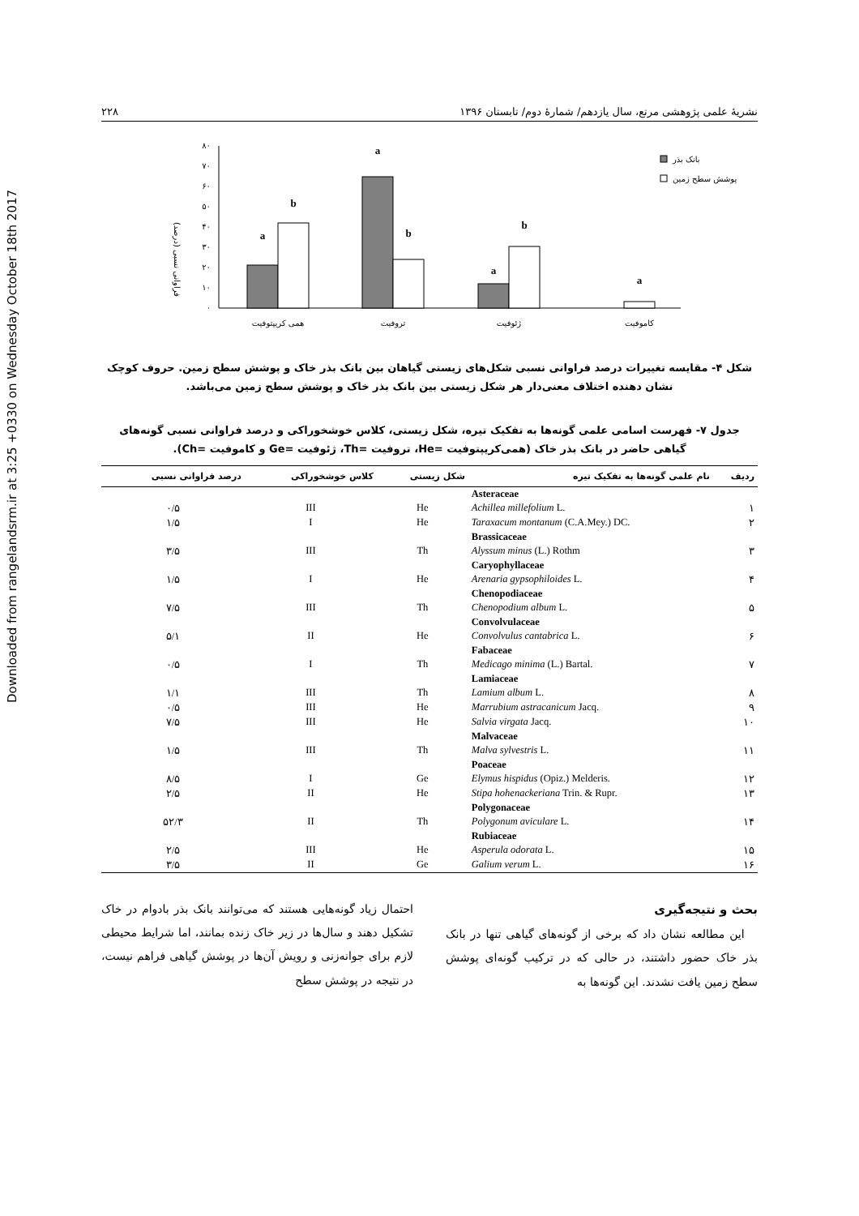Downloaded from rangelandsrm.ir at 3:25 +0330 on Wednesday October 18th 2017
نشریهٔ علمی پژوهشی مرتع، سال یازدهم/ شمارهٔ دوم/ تابستان ۱۳۹۶ ۲۲۸
فراوانی نسبی (درصد)
۰
۱۰
۲۰
۳۰
۴۰
۵۰
۶۰
۷۰
۸۰
a
b
a
b
a
b
a
همی کریپتوفیت
تروفیت
ژئوفیت
کاموفیت
بانک بذر
پوشش سطح زمین
شکل ۴- مقایسه تغییرات درصد فراوانی نسبی شکل‌های زیستی گیاهان بین بانک بذر خاک و پوشش سطح زمین. حروف کوچک نشان دهنده اختلاف معنی‌دار هر شکل زیستی بین بانک بذر خاک و پوشش سطح زمین می‌باشد.
جدول ۷- فهرست اسامی علمی گونه‌ها به تفکیک تیره، شکل زیستی، کلاس خوشخوراکی و درصد فراوانی نسبی گونه‌های گیاهی حاضر در بانک بذر خاک (همی‌کریپتوفیت =He، تروفیت =Th، ژئوفیت =Ge و کاموفیت =Ch).
| ردیف | نام علمی گونه‌ها به تفکیک تیره | شکل زیستی | کلاس خوشخوراکی | درصد فراوانی نسبی |
| --- | --- | --- | --- | --- |
| | Asteraceae | | | |
| ۱ | Achillea millefolium L. | He | III | ۰/۵ |
| ۲ | Taraxacum montanum (C.A.Mey.) DC. | He | I | ۱/۵ |
| | Brassicaceae | | | |
| ۳ | Alyssum minus (L.) Rothm | Th | III | ۳/۵ |
| | Caryophyllaceae | | | |
| ۴ | Arenaria gypsophiloides L. | He | I | ۱/۵ |
| | Chenopodiaceae | | | |
| ۵ | Chenopodium album L. | Th | III | ۷/۵ |
| | Convolvulaceae | | | |
| ۶ | Convolvulus cantabrica L. | He | II | ۵/۱ |
| | Fabaceae | | | |
| ۷ | Medicago minima (L.) Bartal. | Th | I | ۰/۵ |
| | Lamiaceae | | | |
| ۸ | Lamium album L. | Th | III | ۱/۱ |
| ۹ | Marrubium astracanicum Jacq. | He | III | ۰/۵ |
| ۱۰ | Salvia virgata Jacq. | He | III | ۷/۵ |
| | Malvaceae | | | |
| ۱۱ | Malva sylvestris L. | Th | III | ۱/۵ |
| | Poaceae | | | |
| ۱۲ | Elymus hispidus (Opiz.) Melderis. | Ge | I | ۸/۵ |
| ۱۳ | Stipa hohenackeriana Trin. & Rupr. | He | II | ۲/۵ |
| | Polygonaceae | | | |
| ۱۴ | Polygonum aviculare L. | Th | II | ۵۲/۳ |
| | Rubiaceae | | | |
| ۱۵ | Asperula odorata L. | He | III | ۲/۵ |
| ۱۶ | Galium verum L. | Ge | II | ۳/۵ |
بحث و نتیجه‌گیری
این مطالعه نشان داد که برخی از گونه‌های گیاهی تنها در بانک بذر خاک حضور داشتند، در حالی که در ترکیب گونه‌ای پوشش سطح زمین یافت نشدند. این گونه‌ها به
احتمال زیاد گونه‌هایی هستند که می‌توانند بانک بذر بادوام در خاک تشکیل دهند و سال‌ها در زیر خاک زنده بمانند، اما شرایط محیطی لازم برای جوانه‌زنی و رویش آن‌ها در پوشش گیاهی فراهم نیست، در نتیجه در پوشش سطح